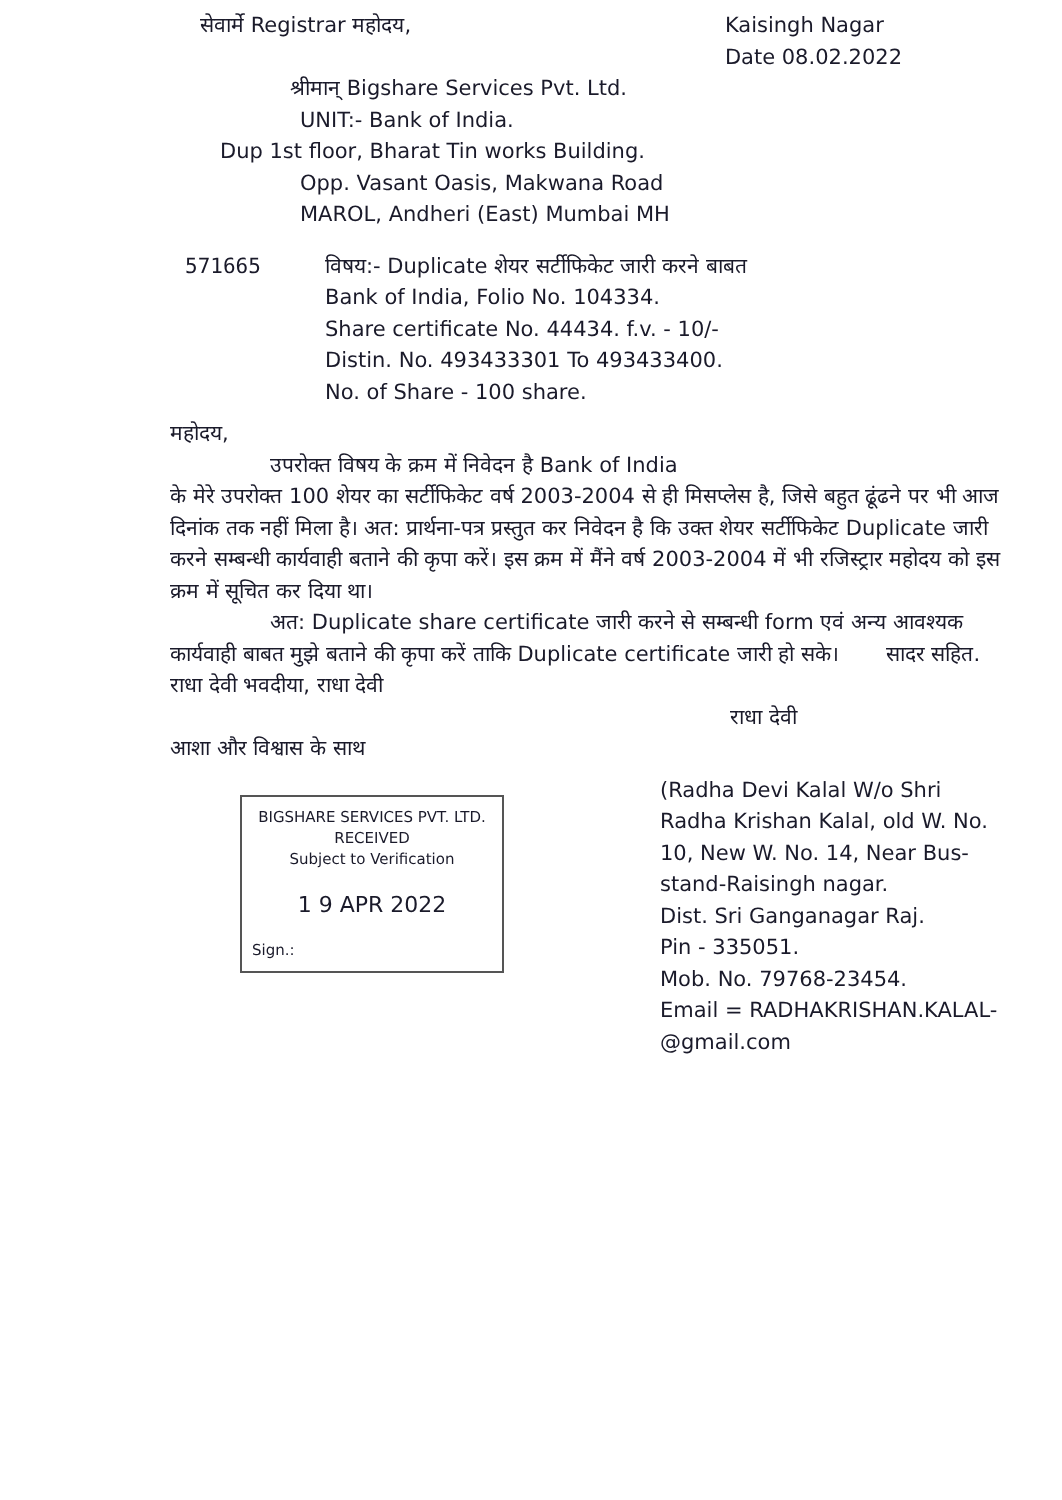सेवार्मे Registrar महोदय, Kaisingh Nagar
Date 08.02.2022
श्रीमान् Bigshare Services Pvt. Ltd.
UNIT:- Bank of India.
Dup 1st floor, Bharat Tin works Building.
Opp. Vasant Oasis, Makwana Road
MAROL, Andheri (East) Mumbai MH
571665 विषय:- Duplicate शेयर सर्टीफिकेट जारी करने बाबत
Bank of India, Folio No. 104334.
Share certificate No. 44434. f.v. - 10/-
Distin. No. 493433301 To 493433400.
No. of Share - 100 share.
महोदय,
उपरोक्त विषय के क्रम में निवेदन है Bank of India
के मेरे उपरोक्त 100 शेयर का सर्टीफिकेट वर्ष 2003-2004 से ही मिसप्लेस है, जिसे बहुत ढूंढने पर भी आज दिनांक तक नहीं मिला है। अत: प्रार्थना-पत्र प्रस्तुत कर निवेदन है कि उक्त शेयर सर्टीफिकेट Duplicate जारी करने सम्बन्धी कार्यवाही बताने की कृपा करें। इस क्रम में मैंने वर्ष 2003-2004 में भी रजिस्ट्रार महोदय को इस क्रम में सूचित कर दिया था।
अत: Duplicate share certificate जारी करने से सम्बन्धी form एवं अन्य आवश्यक कार्यवाही बाबत मुझे बताने की कृपा करें ताकि Duplicate certificate जारी हो सके। सादर सहित. राधा देवी भवदीया, राधा देवी
राधा देवी
आशा और विश्वास के साथ
BIGSHARE SERVICES PVT. LTD.
RECEIVED
Subject to Verification
1 9 APR 2022
Sign.:
(Radha Devi Kalal W/o Shri
Radha Krishan Kalal, old W. No.
10, New W. No. 14, Near Bus-
stand-Raisingh nagar.
Dist. Sri Ganganagar Raj.
Pin - 335051.
Mob. No. 79768-23454.
Email = RADHAKRISHAN.KALAL-
@gmail.com